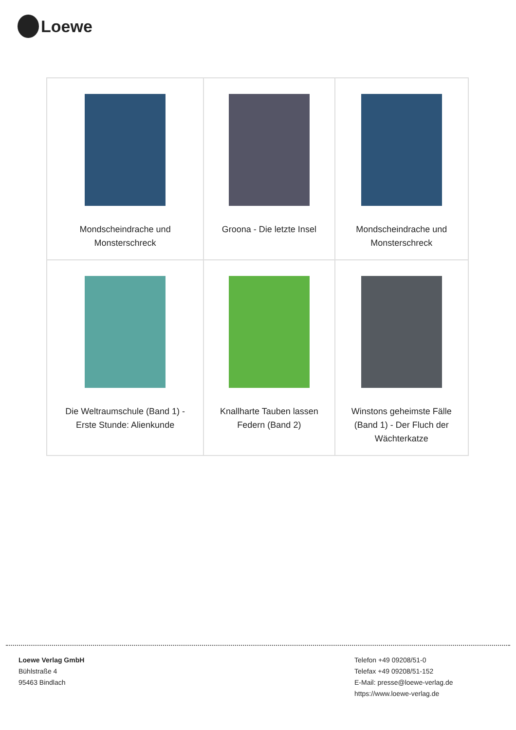Loewe
| Mondscheindrache und Monsterschreck | Groona - Die letzte Insel | Mondscheindrache und Monsterschreck |
| Die Weltraumschule (Band 1) - Erste Stunde: Alienkunde | Knallharte Tauben lassen Federn (Band 2) | Winstons geheimste Fälle (Band 1) - Der Fluch der Wächterkatze |
Loewe Verlag GmbH
Bühlstraße 4
95463 Bindlach
Telefon +49 09208/51-0
Telefax +49 09208/51-152
E-Mail: presse@loewe-verlag.de
https://www.loewe-verlag.de